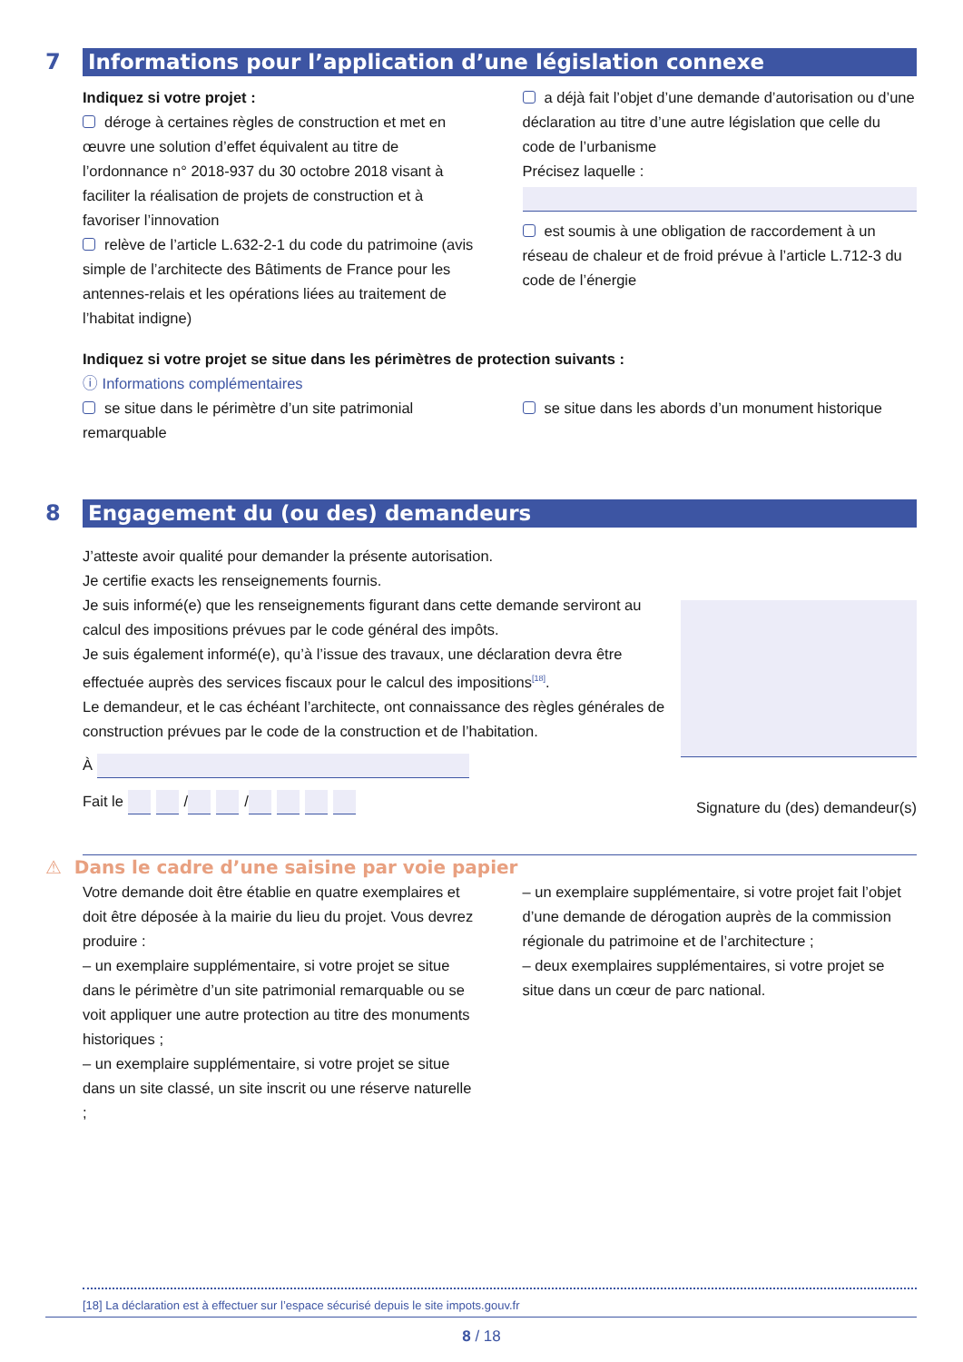7
Informations pour l’application d’une législation connexe
Indiquez si votre projet :
déroge à certaines règles de construction et met en œuvre une solution d’effet équivalent au titre de l’ordonnance n° 2018-937 du 30 octobre 2018 visant à faciliter la réalisation de projets de construction et à favoriser l’innovation
relève de l’article L.632-2-1 du code du patrimoine (avis simple de l’architecte des Bâtiments de France pour les antennes-relais et les opérations liées au traitement de l’habitat indigne)
a déjà fait l’objet d’une demande d’autorisation ou d’une déclaration au titre d’une autre législation que celle du code de l’urbanisme
Précisez laquelle :
est soumis à une obligation de raccordement à un réseau de chaleur et de froid prévue à l’article L.712-3 du code de l’énergie
Indiquez si votre projet se situe dans les périmètres de protection suivants :
ⓘ Informations complémentaires
se situe dans le périmètre d’un site patrimonial remarquable
se situe dans les abords d’un monument historique
8
Engagement du (ou des) demandeurs
J’atteste avoir qualité pour demander la présente autorisation.
Je certifie exacts les renseignements fournis.
Je suis informé(e) que les renseignements figurant dans cette demande serviront au calcul des impositions prévues par le code général des impôts.
Je suis également informé(e), qu’à l’issue des travaux, une déclaration devra être effectuée auprès des services fiscaux pour le calcul des impositions<sup>[18]</sup>.
Le demandeur, et le cas échéant l’architecte, ont connaissance des règles générales de construction prévues par le code de la construction et de l’habitation.
À
Fait le / /
Signature du (des) demandeur(s)
⚠ Dans le cadre d’une saisine par voie papier
Votre demande doit être établie en quatre exemplaires et doit être déposée à la mairie du lieu du projet. Vous devrez produire :
– un exemplaire supplémentaire, si votre projet se situe dans le périmètre d’un site patrimonial remarquable ou se voit appliquer une autre protection au titre des monuments historiques ;
– un exemplaire supplémentaire, si votre projet se situe dans un site classé, un site inscrit ou une réserve naturelle ;
– un exemplaire supplémentaire, si votre projet fait l’objet d’une demande de dérogation auprès de la commission régionale du patrimoine et de l’architecture ;
– deux exemplaires supplémentaires, si votre projet se situe dans un cœur de parc national.
[18] La déclaration est à effectuer sur l’espace sécurisé depuis le site impots.gouv.fr
8 / 18